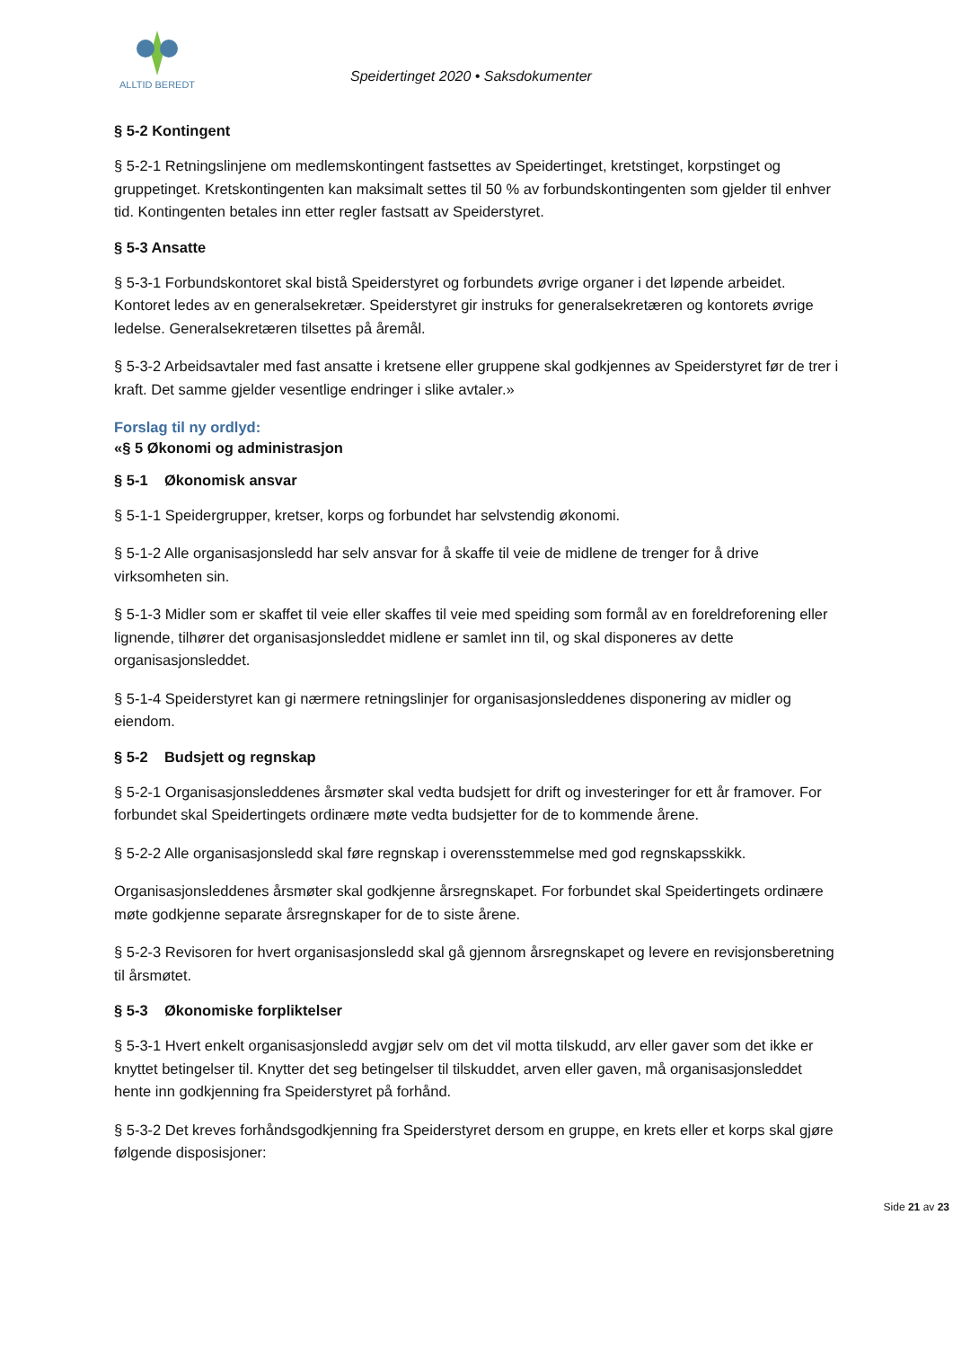ALLTID BEREDT
Speidertinget 2020 • Saksdokumenter
§ 5-2 Kontingent
§ 5-2-1 Retningslinjene om medlemskontingent fastsettes av Speidertinget, kretstinget, korpstinget og gruppetinget. Kretskontingenten kan maksimalt settes til 50 % av forbundskontingenten som gjelder til enhver tid. Kontingenten betales inn etter regler fastsatt av Speiderstyret.
§ 5-3 Ansatte
§ 5-3-1 Forbundskontoret skal bistå Speiderstyret og forbundets øvrige organer i det løpende arbeidet. Kontoret ledes av en generalsekretær. Speiderstyret gir instruks for generalsekretæren og kontorets øvrige ledelse. Generalsekretæren tilsettes på åremål.
§ 5-3-2 Arbeidsavtaler med fast ansatte i kretsene eller gruppene skal godkjennes av Speiderstyret før de trer i kraft. Det samme gjelder vesentlige endringer i slike avtaler.»
Forslag til ny ordlyd:
«§ 5 Økonomi og administrasjon
§ 5-1 Økonomisk ansvar
§ 5-1-1 Speidergrupper, kretser, korps og forbundet har selvstendig økonomi.
§ 5-1-2 Alle organisasjonsledd har selv ansvar for å skaffe til veie de midlene de trenger for å drive virksomheten sin.
§ 5-1-3 Midler som er skaffet til veie eller skaffes til veie med speiding som formål av en foreldreforening eller lignende, tilhører det organisasjonsleddet midlene er samlet inn til, og skal disponeres av dette organisasjonsleddet.
§ 5-1-4 Speiderstyret kan gi nærmere retningslinjer for organisasjonsleddenes disponering av midler og eiendom.
§ 5-2 Budsjett og regnskap
§ 5-2-1 Organisasjonsleddenes årsmøter skal vedta budsjett for drift og investeringer for ett år framover. For forbundet skal Speidertingets ordinære møte vedta budsjetter for de to kommende årene.
§ 5-2-2 Alle organisasjonsledd skal føre regnskap i overensstemmelse med god regnskapsskikk.
Organisasjonsleddenes årsmøter skal godkjenne årsregnskapet. For forbundet skal Speidertingets ordinære møte godkjenne separate årsregnskaper for de to siste årene.
§ 5-2-3 Revisoren for hvert organisasjonsledd skal gå gjennom årsregnskapet og levere en revisjonsberetning til årsmøtet.
§ 5-3 Økonomiske forpliktelser
§ 5-3-1 Hvert enkelt organisasjonsledd avgjør selv om det vil motta tilskudd, arv eller gaver som det ikke er knyttet betingelser til. Knytter det seg betingelser til tilskuddet, arven eller gaven, må organisasjonsleddet hente inn godkjenning fra Speiderstyret på forhånd.
§ 5-3-2 Det kreves forhåndsgodkjenning fra Speiderstyret dersom en gruppe, en krets eller et korps skal gjøre følgende disposisjoner:
Side 21 av 23